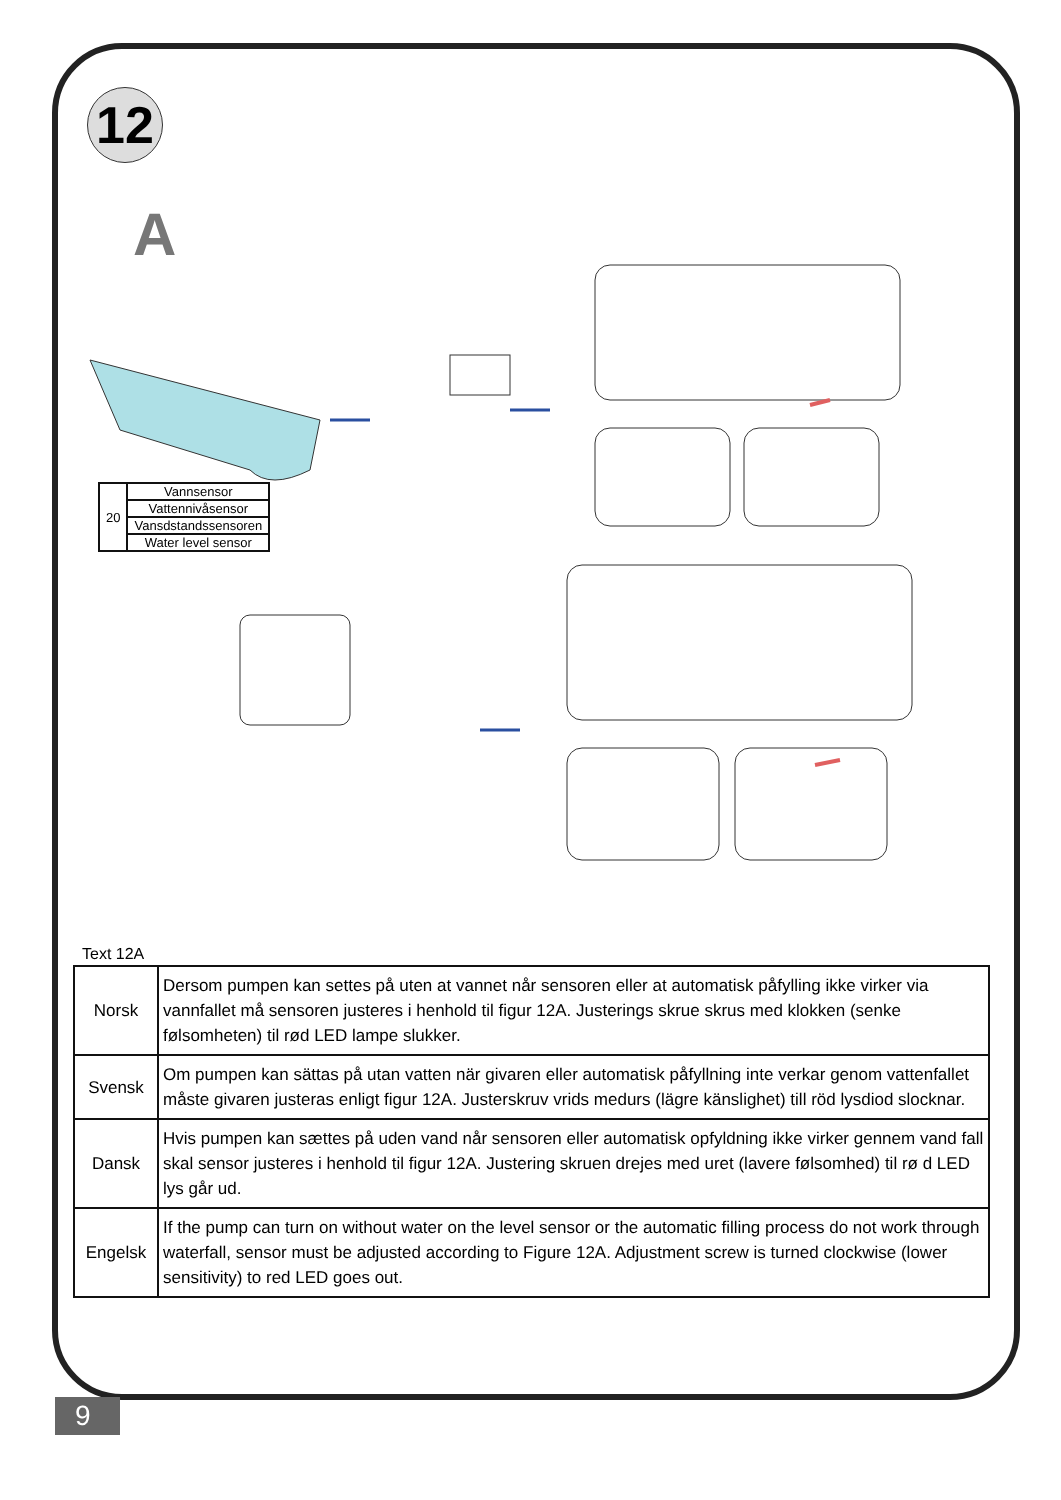12
A
| 20 | Vannsensor |
| | Vattennivåsensor |
| | Vansdstandssensoren |
| | Water level sensor |
Text 12A
| Norsk | Dersom pumpen kan settes på uten at vannet når sensoren eller at automatisk påfylling ikke virker via vannfallet må sensoren justeres i henhold til figur 12A. Justerings skrue skrus med klokken (senke følsomheten) til rød LED lampe slukker. |
| Svensk | Om pumpen kan sättas på utan vatten när givaren eller automatisk påfyllning inte verkar genom vattenfallet måste givaren justeras enligt figur 12A. Justerskruv vrids medurs (lägre känslighet) till röd lysdiod slocknar. |
| Dansk | Hvis pumpen kan sættes på uden vand når sensoren eller automatisk opfyldning ikke virker gennem vand fall skal sensor justeres i henhold til figur 12A. Justering skruen drejes med uret (lavere følsomhed) til rø d LED lys går ud. |
| Engelsk | If the pump can turn on without water on the level sensor or the automatic filling process do not work through waterfall, sensor must be adjusted according to Figure 12A. Adjustment screw is turned clockwise (lower sensitivity) to red LED goes out. |
9